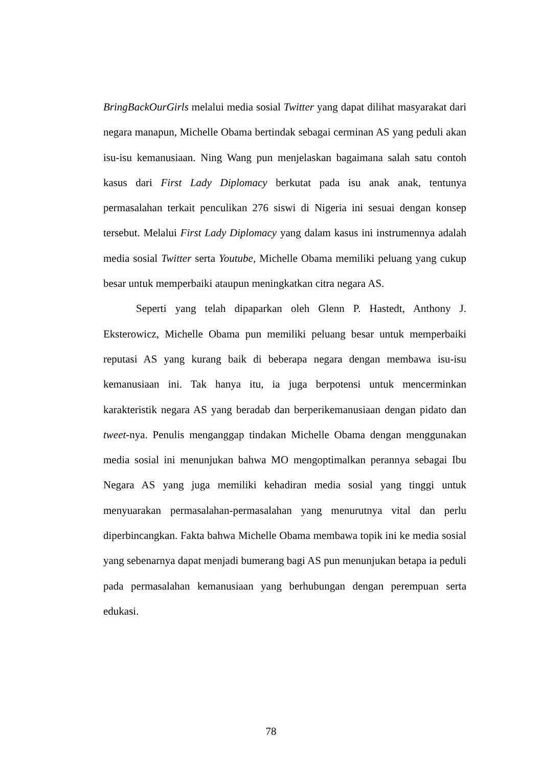BringBackOurGirls melalui media sosial Twitter yang dapat dilihat masyarakat dari negara manapun, Michelle Obama bertindak sebagai cerminan AS yang peduli akan isu-isu kemanusiaan. Ning Wang pun menjelaskan bagaimana salah satu contoh kasus dari First Lady Diplomacy berkutat pada isu anak anak, tentunya permasalahan terkait penculikan 276 siswi di Nigeria ini sesuai dengan konsep tersebut. Melalui First Lady Diplomacy yang dalam kasus ini instrumennya adalah media sosial Twitter serta Youtube, Michelle Obama memiliki peluang yang cukup besar untuk memperbaiki ataupun meningkatkan citra negara AS.
Seperti yang telah dipaparkan oleh Glenn P. Hastedt, Anthony J. Eksterowicz, Michelle Obama pun memiliki peluang besar untuk memperbaiki reputasi AS yang kurang baik di beberapa negara dengan membawa isu-isu kemanusiaan ini. Tak hanya itu, ia juga berpotensi untuk mencerminkan karakteristik negara AS yang beradab dan berperikemanusiaan dengan pidato dan tweet-nya. Penulis menganggap tindakan Michelle Obama dengan menggunakan media sosial ini menunjukan bahwa MO mengoptimalkan perannya sebagai Ibu Negara AS yang juga memiliki kehadiran media sosial yang tinggi untuk menyuarakan permasalahan-permasalahan yang menurutnya vital dan perlu diperbincangkan. Fakta bahwa Michelle Obama membawa topik ini ke media sosial yang sebenarnya dapat menjadi bumerang bagi AS pun menunjukan betapa ia peduli pada permasalahan kemanusiaan yang berhubungan dengan perempuan serta edukasi.
78